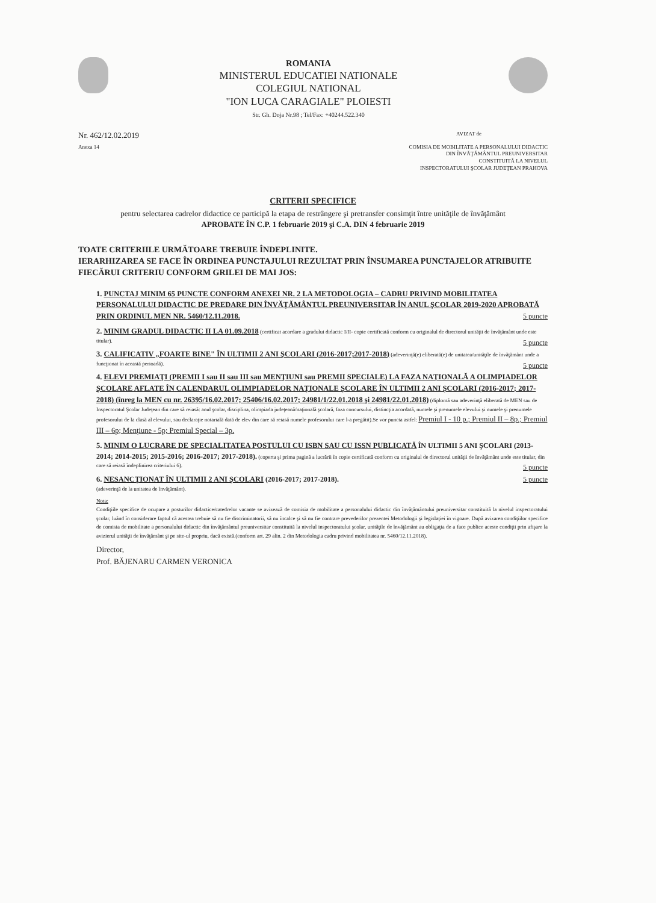ROMANIA
MINISTERUL EDUCATIEI NATIONALE
COLEGIUL NATIONAL
"ION LUCA CARAGIALE" PLOIESTI
Str. Gh. Doja Nr.98 ; Tel/Fax: +40244.522.340
Nr. 462/12.02.2019 AVIZAT de
Anexa 14 COMISIA DE MOBILITATE A PERSONALULUI DIDACTIC
DIN ÎNVĂŢĂMÂNTUL PREUNIVERSITAR
CONSTITUITĂ LA NIVELUL
INSPECTORATULUI ŞCOLAR JUDEŢEAN PRAHOVA
CRITERII SPECIFICE
pentru selectarea cadrelor didactice ce participă la etapa de restrângere şi pretransfer consimţit între unităţile de învăţământ
APROBATE ÎN C.P. 1 februarie 2019 şi C.A. DIN 4 februarie 2019
TOATE CRITERIILE URMĂTOARE TREBUIE ÎNDEPLINITE.
IERARHIZAREA SE FACE ÎN ORDINEA PUNCTAJULUI REZULTAT PRIN ÎNSUMAREA PUNCTAJELOR ATRIBUITE FIECĂRUI CRITERIU CONFORM GRILEI DE MAI JOS:
1. PUNCTAJ MINIM 65 PUNCTE CONFORM ANEXEI NR. 2 LA METODOLOGIA – CADRU PRIVIND MOBILITATEA PERSONALULUI DIDACTIC DE PREDARE DIN ÎNVĂŢĂMÂNTUL PREUNIVERSITAR ÎN ANUL ŞCOLAR 2019-2020 APROBATĂ PRIN ORDINUL MEN NR. 5460/12.11.2018. 5 puncte
2. MINIM GRADUL DIDACTIC II LA 01.09.2018 (certificat acordare a gradului didactic I/II- copie certificată conform cu originalul de directorul unităţii de învăţământ unde este titular). 5 puncte
3. CALIFICATIV „FOARTE BINE" ÎN ULTIMII 2 ANI ŞCOLARI (2016-2017;2017-2018) (adeverinţă(e) eliberată(e) de unitatea/unităţile de învăţământ unde a funcţionat în această perioadă). 5 puncte
4. ELEVI PREMIAŢI (PREMII I sau II sau III sau MENŢIUNI sau PREMII SPECIALE) LA FAZA NAŢIONALĂ A OLIMPIADELOR ŞCOLARE AFLATE ÎN CALENDARUL OLIMPIADELOR NAŢIONALE ŞCOLARE ÎN ULTIMII 2 ANI ŞCOLARI (2016-2017; 2017-2018) (înreg la MEN cu nr. 26395/16.02.2017; 25406/16.02.2017; 24981/1/22.01.2018 şi 24981/22.01.2018) (diplomă sau adeverinţă eliberată de MEN sau de Inspectoratul Şcolar Judeţean din care să reiasă: anul şcolar, disciplina, olimpiada judeţeană/naţională şcolară, faza concursului, distincţia acordată, numele şi prenumele elevului şi numele şi prenumele profesorului de la clasă al elevului, sau declaraţie notarială dată de elev din care să reiasă numele profesorului care l-a pregătit).Se vor puncta astfel: Premiul I - 10 p.; Premiul II – 8p.; Premiul III – 6p; Menţiune - 5p; Premiul Special – 3p.
5. MINIM O LUCRARE DE SPECIALITATEA POSTULUI CU ISBN SAU CU ISSN PUBLICATĂ ÎN ULTIMII 5 ANI ŞCOLARI (2013-2014; 2014-2015; 2015-2016; 2016-2017; 2017-2018). (coperta şi prima pagină a lucrării în copie certificată conform cu originalul de directorul unităţii de învăţământ unde este titular, din care să reiasă îndeplinirea criteriului 6). 5 puncte
6. NESANCŢIONAT ÎN ULTIMII 2 ANI ŞCOLARI (2016-2017; 2017-2018). 5 puncte
(adeverinţă de la unitatea de învăţământ).
Nota:
Condiţiile specifice de ocupare a posturilor didactice/catedrelor vacante se avizează de comisia de mobilitate a personalului didactic din învăţământului preuniversitar constituită la nivelul inspectoratului şcolar, luând în considerare faptul că acestea trebuie să nu fie discriminatorii, să nu încalce şi să nu fie contrare prevederilor prezentei Metodologii şi legislaţiei în vigoare. După avizarea condiţiilor specifice de comisia de mobilitate a personalului didactic din învăţământul preuniversitar constituită la nivelul inspectoratului şcolar, unităţile de învăţământ au obligaţia de a face publice aceste condiţii prin afişare la avizierul unităţii de învăţământ şi pe site-ul propriu, dacă există.(conform art. 29 alin. 2 din Metodologia cadru privind mobilitatea nr. 5460/12.11.2018).
Director,
Prof. BĂJENARU CARMEN VERONICA